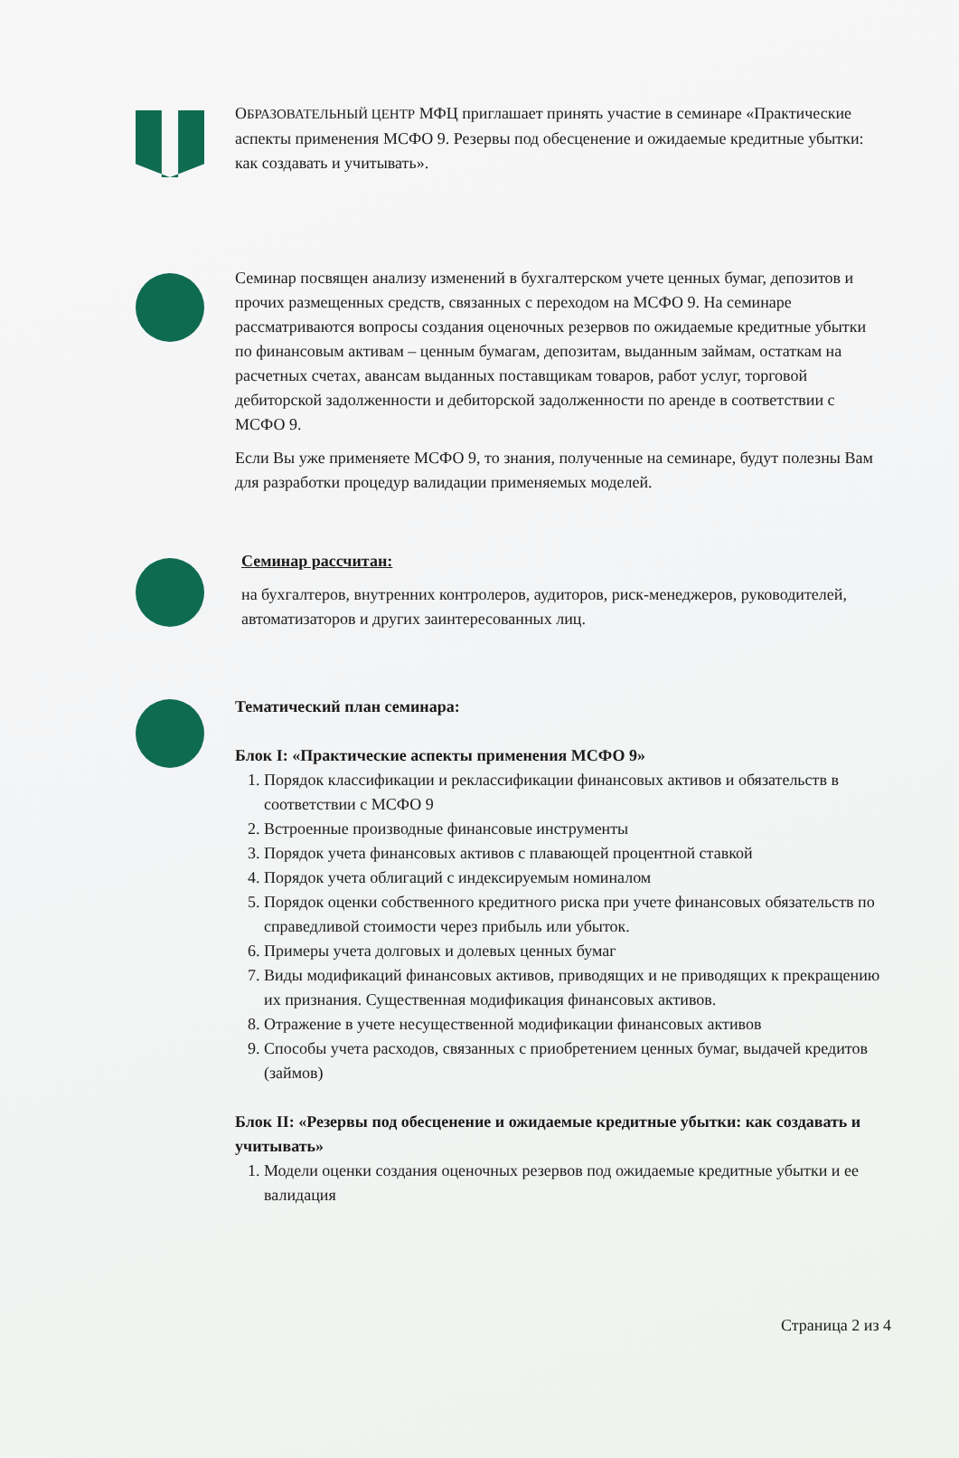ОБРАЗОВАТЕЛЬНЫЙ ЦЕНТР МФЦ приглашает принять участие в семинаре «Практические аспекты применения МСФО 9. Резервы под обесценение и ожидаемые кредитные убытки: как создавать и учитывать».
Семинар посвящен анализу изменений в бухгалтерском учете ценных бумаг, депозитов и прочих размещенных средств, связанных с переходом на МСФО 9. На семинаре рассматриваются вопросы создания оценочных резервов по ожидаемые кредитные убытки по финансовым активам – ценным бумагам, депозитам, выданным займам, остаткам на расчетных счетах, авансам выданных поставщикам товаров, работ услуг, торговой дебиторской задолженности и дебиторской задолженности по аренде в соответствии с МСФО 9.
Если Вы уже применяете МСФО 9, то знания, полученные на семинаре, будут полезны Вам для разработки процедур валидации применяемых моделей.
Семинар рассчитан:
на бухгалтеров, внутренних контролеров, аудиторов, риск-менеджеров, руководителей, автоматизаторов и других заинтересованных лиц.
Тематический план семинара:
Блок I: «Практические аспекты применения МСФО 9»
1. Порядок классификации и реклассификации финансовых активов и обязательств в соответствии с МСФО 9
2. Встроенные производные финансовые инструменты
3. Порядок учета финансовых активов с плавающей процентной ставкой
4. Порядок учета облигаций с индексируемым номиналом
5. Порядок оценки собственного кредитного риска при учете финансовых обязательств по справедливой стоимости через прибыль или убыток.
6. Примеры учета долговых и долевых ценных бумаг
7. Виды модификаций финансовых активов, приводящих и не приводящих к прекращению их признания. Существенная модификация финансовых активов.
8. Отражение в учете несущественной модификации финансовых активов
9. Способы учета расходов, связанных с приобретением ценных бумаг, выдачей кредитов (займов)
Блок II: «Резервы под обесценение и ожидаемые кредитные убытки: как создавать и учитывать»
1. Модели оценки создания оценочных резервов под ожидаемые кредитные убытки и ее валидация
Страница 2 из 4